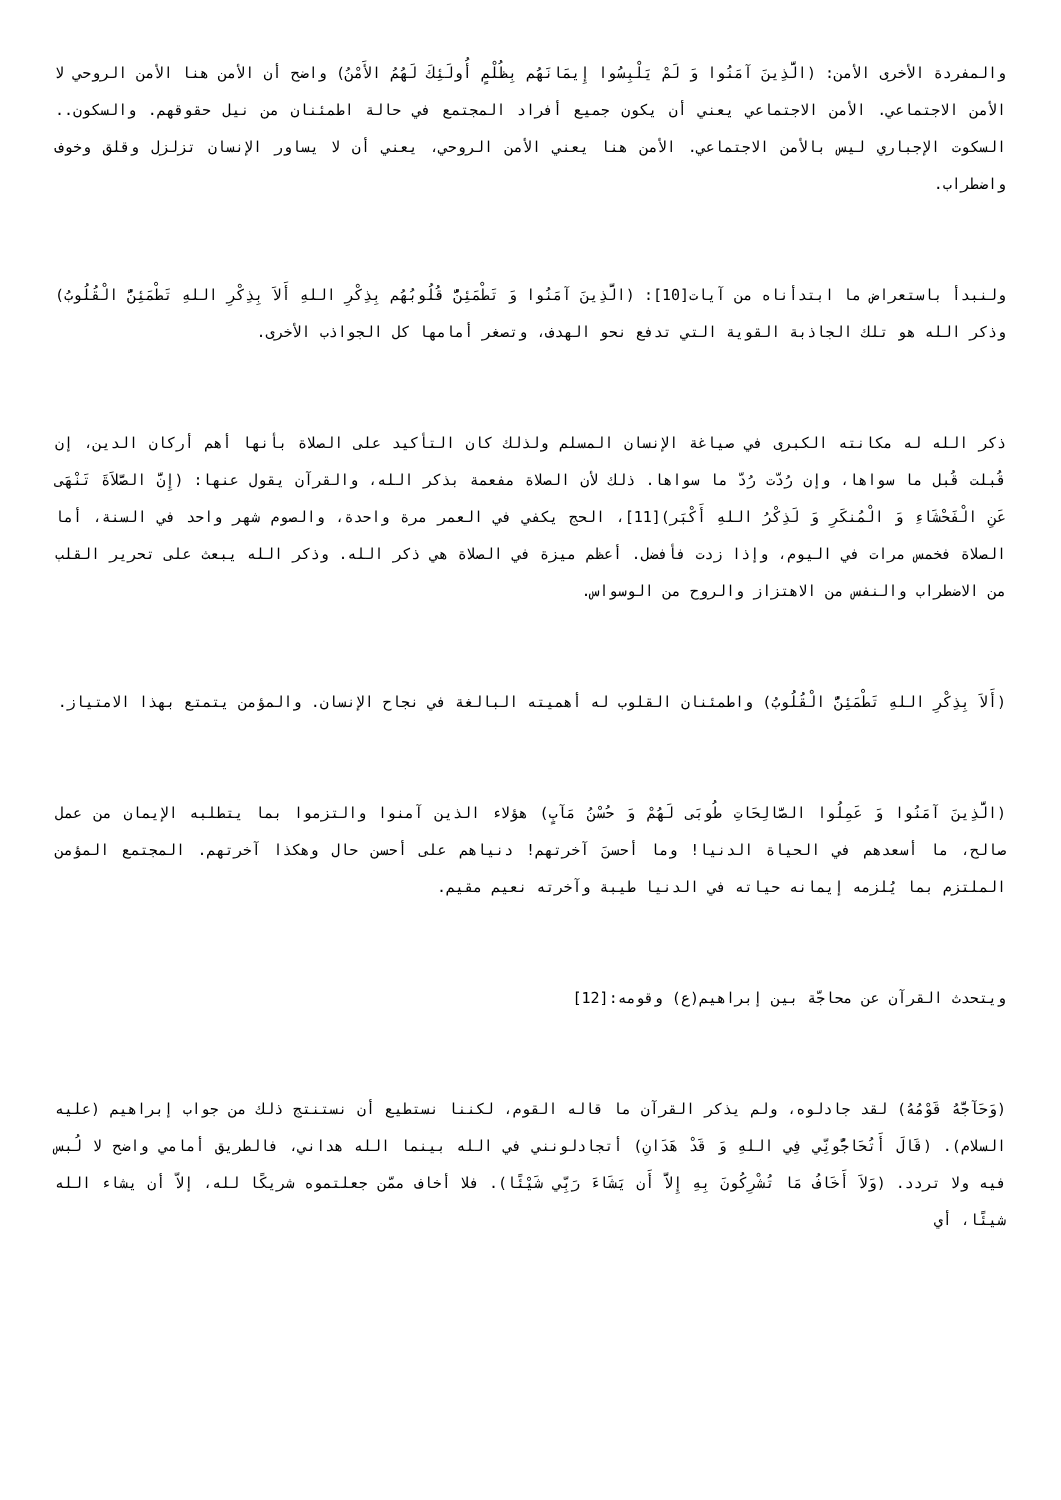والمفردة الأخرى الأمن: (الَّذِينَ آمَنُوا وَ لَمْ يَلْبِسُوا إِيمَانَهُم بِظُلْمٍ أُولَئِكَ لَهُمُ الأَمْنُ) واضح أن الأمن هنا الأمن الروحي لا الأمن الاجتماعي. الأمن الاجتماعي يعني أن يكون جميع أفراد المجتمع في حالة اطمئنان من نيل حقوقهم. والسكون.. السكوت الإجباري ليس بالأمن الاجتماعي. الأمن هنا يعني الأمن الروحي، يعني أن لا يساور الإنسان تزلزل وقلق وخوف واضطراب.
ولنبدأ باستعراض ما ابتدأناه من آيات[10]: (الَّذِينَ آمَنُوا وَ تَطْمَئِنُّ قُلُوبُهُم بِذِكْرِ اللهِ أَلاَ بِذِكْرِ اللهِ تَطْمَئِنُّ الْقُلُوبُ) وذكر الله هو تلك الجاذبة القوية التي تدفع نحو الهدف، وتصغر أمامها كل الجواذب الأخرى.
ذكر الله له مكانته الكبرى في صياغة الإنسان المسلم ولذلك كان التأكيد على الصلاة بأنها أهم أركان الدين، إن قُبلت قُبل ما سواها، وإن رُدّت رُدّ ما سواها. ذلك لأن الصلاة مفعمة بذكر الله، والقرآن يقول عنها: (إِنَّ الصَّلاَةَ تَنْهَى عَنِ الْفَحْشَاءِ وَ الْمُنكَرِ وَ لَذِكْرُ اللهِ أَكْبَر)[11]، الحج يكفي في العمر مرة واحدة، والصوم شهر واحد في السنة، أما الصلاة فخمس مرات في اليوم، وإذا زدت فأفضل. أعظم ميزة في الصلاة هي ذكر الله. وذكر الله يبعث على تحرير القلب من الاضطراب والنفس من الاهتزاز والروح من الوسواس.
(أَلاَ بِذِكْرِ اللهِ تَطْمَئِنُّ الْقُلُوبُ) واطمئنان القلوب له أهميته البالغة في نجاح الإنسان. والمؤمن يتمتع بهذا الامتياز.
(الَّذِينَ آمَنُوا وَ عَمِلُوا الصَّالِحَاتِ طُوبَى لَهُمْ وَ حُسْنُ مَآبٍ) هؤلاء الذين آمنوا والتزموا بما يتطلبه الإيمان من عمل صالح، ما أسعدهم في الحياة الدنيا! وما أحسنَ آخرتهم! دنياهم على أحسن حال وهكذا آخرتهم. المجتمع المؤمن الملتزم بما يُلزمه إيمانه حياته في الدنيا طيبة وآخرته نعيم مقيم.
ويتحدث القرآن عن محاجّة بين إبراهيم(ع) وقومه:[12]
(وَحَآجَّهُ قَوْمُهُ) لقد جادلوه، ولم يذكر القرآن ما قاله القوم، لكننا نستطيع أن نستنتج ذلك من جواب إبراهيم (عليه السلام). (قَالَ أَتُحَاجُّونِّي فِي اللهِ وَ قَدْ هَدَانِ) أتجادلونني في الله بينما الله هداني، فالطريق أمامي واضح لا لُبس فيه ولا تردد. (وَلاَ أَخَافُ مَا تُشْرِكُونَ بِهِ إِلاَّ أَن يَشَاءَ رَبِّي شَيْئًا). فلا أخاف ممّن جعلتموه شريكًا لله، إلاّ أن يشاء الله شيئًا، أي